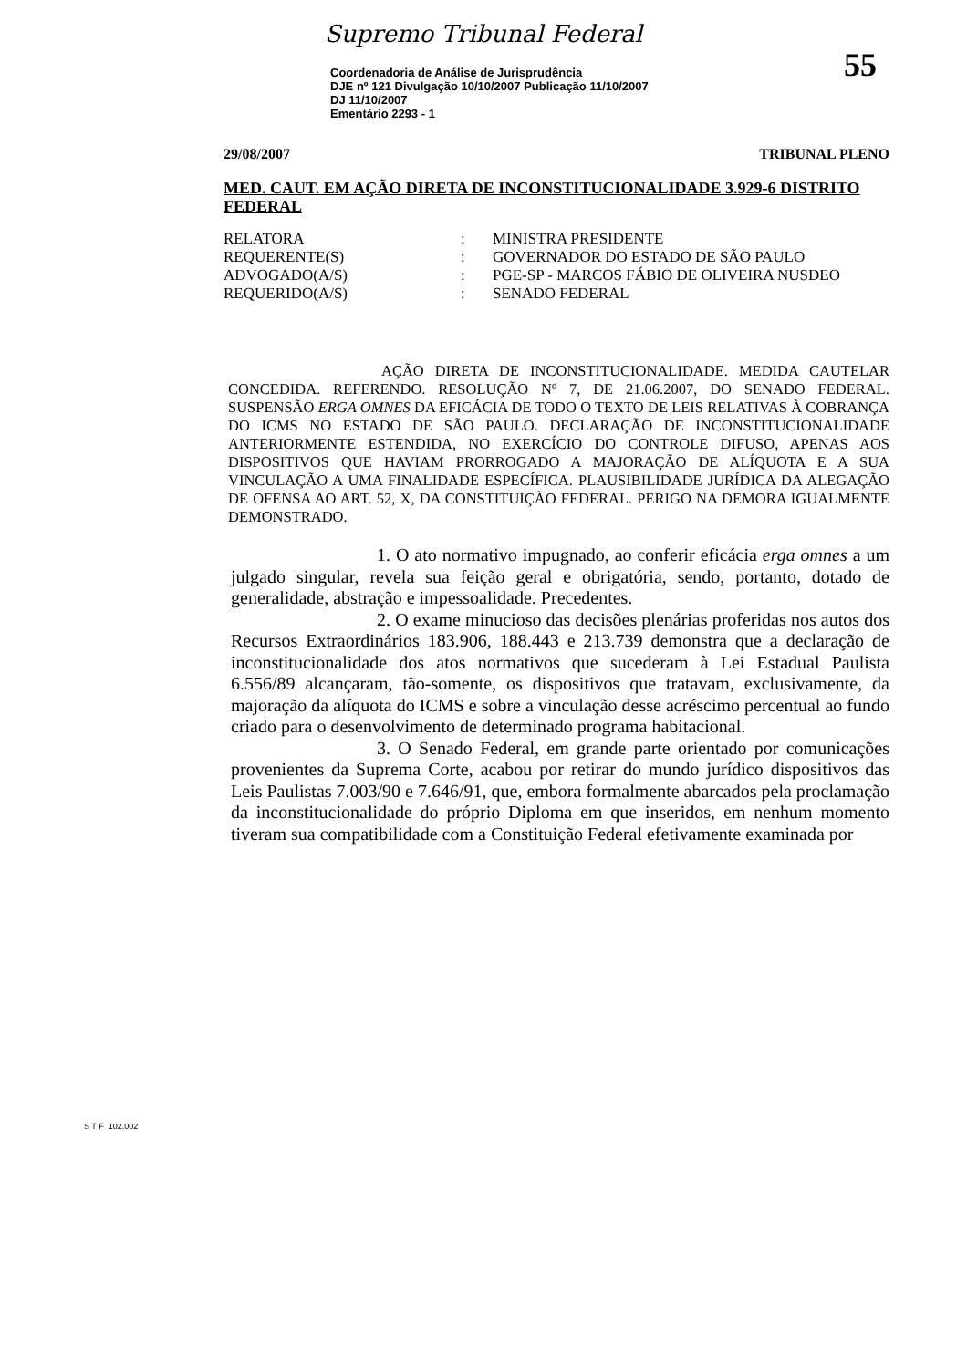Supremo Tribunal Federal
55
Coordenadoria de Análise de Jurisprudência
DJE nº 121 Divulgação 10/10/2007 Publicação 11/10/2007
DJ 11/10/2007
Ementário 2293 - 1
29/08/2007 TRIBUNAL PLENO
MED. CAUT. EM AÇÃO DIRETA DE INCONSTITUCIONALIDADE 3.929-6 DISTRITO FEDERAL
| RELATORA | : | MINISTRA PRESIDENTE |
| REQUERENTE(S) | : | GOVERNADOR DO ESTADO DE SÃO PAULO |
| ADVOGADO(A/S) | : | PGE-SP - MARCOS FÁBIO DE OLIVEIRA NUSDEO |
| REQUERIDO(A/S) | : | SENADO FEDERAL |
AÇÃO DIRETA DE INCONSTITUCIONALIDADE. MEDIDA CAUTELAR CONCEDIDA. REFERENDO. RESOLUÇÃO Nº 7, DE 21.06.2007, DO SENADO FEDERAL. SUSPENSÃO ERGA OMNES DA EFICÁCIA DE TODO O TEXTO DE LEIS RELATIVAS À COBRANÇA DO ICMS NO ESTADO DE SÃO PAULO. DECLARAÇÃO DE INCONSTITUCIONALIDADE ANTERIORMENTE ESTENDIDA, NO EXERCÍCIO DO CONTROLE DIFUSO, APENAS AOS DISPOSITIVOS QUE HAVIAM PRORROGADO A MAJORAÇÃO DE ALÍQUOTA E A SUA VINCULAÇÃO A UMA FINALIDADE ESPECÍFICA. PLAUSIBILIDADE JURÍDICA DA ALEGAÇÃO DE OFENSA AO ART. 52, X, DA CONSTITUIÇÃO FEDERAL. PERIGO NA DEMORA IGUALMENTE DEMONSTRADO.
1. O ato normativo impugnado, ao conferir eficácia erga omnes a um julgado singular, revela sua feição geral e obrigatória, sendo, portanto, dotado de generalidade, abstração e impessoalidade. Precedentes.
2. O exame minucioso das decisões plenárias proferidas nos autos dos Recursos Extraordinários 183.906, 188.443 e 213.739 demonstra que a declaração de inconstitucionalidade dos atos normativos que sucederam à Lei Estadual Paulista 6.556/89 alcançaram, tão-somente, os dispositivos que tratavam, exclusivamente, da majoração da alíquota do ICMS e sobre a vinculação desse acréscimo percentual ao fundo criado para o desenvolvimento de determinado programa habitacional.
3. O Senado Federal, em grande parte orientado por comunicações provenientes da Suprema Corte, acabou por retirar do mundo jurídico dispositivos das Leis Paulistas 7.003/90 e 7.646/91, que, embora formalmente abarcados pela proclamação da inconstitucionalidade do próprio Diploma em que inseridos, em nenhum momento tiveram sua compatibilidade com a Constituição Federal efetivamente examinada por
S T F 102.002